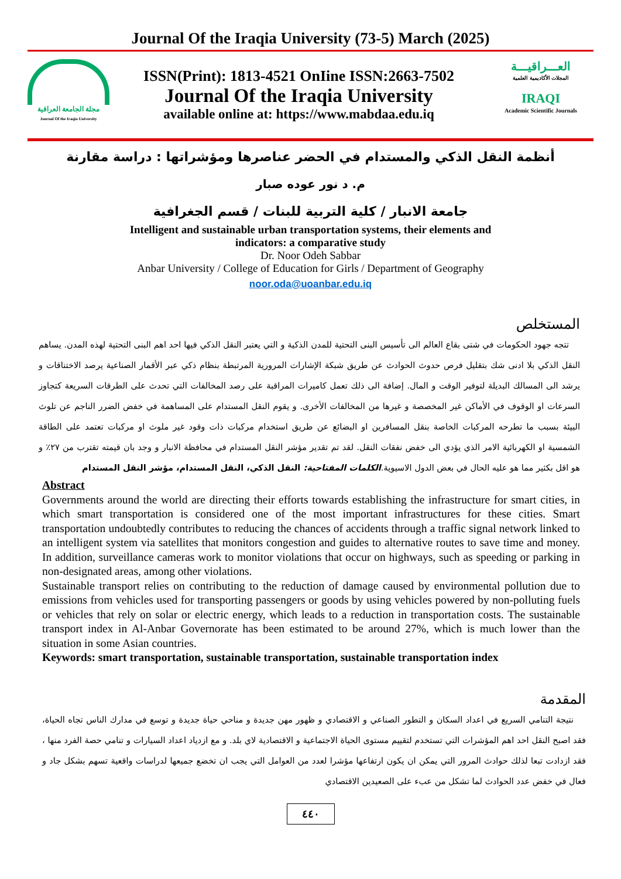Journal Of the Iraqia University (73-5) March (2025)
مجلة الجامعة العراقية
Journal Of the Iraqia University
ISSN(Print): 1813-4521 OnIine ISSN:2663-7502
Journal Of the Iraqia University
available online at: https://www.mabdaa.edu.iq
العـــراقيـــة
المجلات الأكاديمية العلمية
IRAQI
Academic Scientific Journals
أنظمة النقل الذكي والمستدام في الحضر عناصرها ومؤشراتها : دراسة مقارنة
م. د نور عوده صبار
جامعة الانبار / كلية التربية للبنات / قسم الجغرافية
Intelligent and sustainable urban transportation systems, their elements and
indicators: a comparative study
Dr. Noor Odeh Sabbar
Anbar University / College of Education for Girls / Department of Geography
noor.oda@uoanbar.edu.iq
المستخلص
تتجه جهود الحكومات في شتى بقاع العالم الى تأسيس البنى التحتية للمدن الذكية و التي يعتبر النقل الذكي فيها احد اهم البنى التحتية لهذه المدن. يساهم النقل الذكي بلا ادنى شك بتقليل فرص حدوث الحوادث عن طريق شبكة الإشارات المرورية المرتبطة بنظام ذكي عبر الأقمار الصناعية يرصد الاختناقات و يرشد الى المسالك البديلة لتوفير الوقت و المال. إضافة الى ذلك تعمل كاميرات المراقبة على رصد المخالفات التي تحدث على الطرقات السريعة كتجاوز السرعات او الوقوف في الأماكن غير المخصصة و غيرها من المخالفات الأخرى. و يقوم النقل المستدام على المساهمة في خفض الضرر الناجم عن تلوث البيئة بسبب ما تطرحه المركبات الخاصة بنقل المسافرين او البضائع عن طريق استخدام مركبات ذات وقود غير ملوث او مركبات تعتمد على الطاقة الشمسية او الكهربائية الامر الذي يؤدي الى خفض نفقات النقل. لقد تم تقدير مؤشر النقل المستدام في محافظة الانبار و وجد بان قيمته تقترب من ٢٧٪ و هو اقل بكثير مما هو عليه الحال في بعض الدول الاسيوية.الكلمات المفتاحية: النقل الذكي، النقل المستدام، مؤشر النقل المستدام
Abstract
Governments around the world are directing their efforts towards establishing the infrastructure for smart cities, in which smart transportation is considered one of the most important infrastructures for these cities. Smart transportation undoubtedly contributes to reducing the chances of accidents through a traffic signal network linked to an intelligent system via satellites that monitors congestion and guides to alternative routes to save time and money. In addition, surveillance cameras work to monitor violations that occur on highways, such as speeding or parking in non-designated areas, among other violations.
Sustainable transport relies on contributing to the reduction of damage caused by environmental pollution due to emissions from vehicles used for transporting passengers or goods by using vehicles powered by non-polluting fuels or vehicles that rely on solar or electric energy, which leads to a reduction in transportation costs. The sustainable transport index in Al-Anbar Governorate has been estimated to be around 27%, which is much lower than the situation in some Asian countries.
Keywords: smart transportation, sustainable transportation, sustainable transportation index
المقدمة
نتيجة التنامي السريع في اعداد السكان و التطور الصناعي و الاقتصادي و ظهور مهن جديدة و مناحي حياة جديدة و توسع في مدارك الناس تجاه الحياة، فقد اصبح النقل احد اهم المؤشرات التي تستخدم لتقييم مستوى الحياة الاجتماعية و الاقتصادية لاي بلد. و مع ازدياد اعداد السيارات و تنامي حصة الفرد منها ، فقد ازدادت تبعا لذلك حوادث المرور التي يمكن ان يكون ارتفاعها مؤشرا لعدد من العوامل التي يجب ان تخضع جميعها لدراسات واقعية تسهم بشكل جاد و فعال في خفض عدد الحوادث لما تشكل من عبء على الصعيدين الاقتصادي
٤٤٠